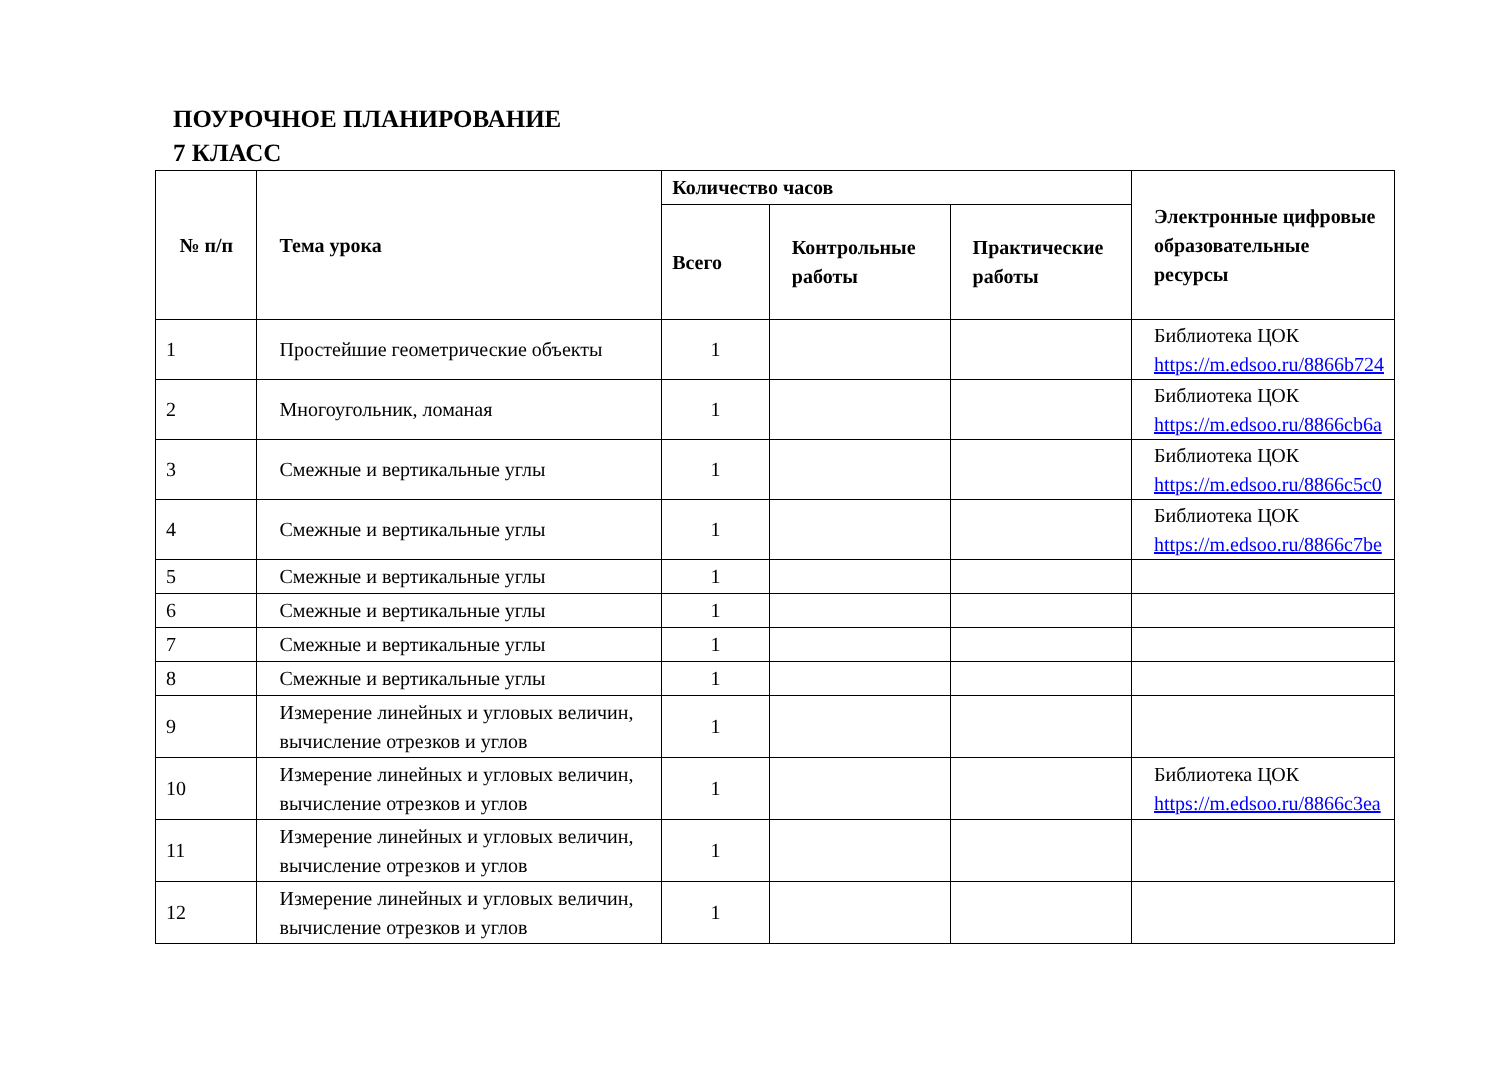ПОУРОЧНОЕ ПЛАНИРОВАНИЕ
7 КЛАСС
| № п/п | Тема урока | Количество часов | | | Электронные цифровые образовательные ресурсы |
| --- | --- | --- | --- | --- | --- |
| | | Всего | Контрольные работы | Практические работы | |
| 1 | Простейшие геометрические объекты | 1 | | | Библиотека ЦОК https://m.edsoo.ru/8866b724 |
| 2 | Многоугольник, ломаная | 1 | | | Библиотека ЦОК https://m.edsoo.ru/8866cb6a |
| 3 | Смежные и вертикальные углы | 1 | | | Библиотека ЦОК https://m.edsoo.ru/8866c5c0 |
| 4 | Смежные и вертикальные углы | 1 | | | Библиотека ЦОК https://m.edsoo.ru/8866c7be |
| 5 | Смежные и вертикальные углы | 1 | | | |
| 6 | Смежные и вертикальные углы | 1 | | | |
| 7 | Смежные и вертикальные углы | 1 | | | |
| 8 | Смежные и вертикальные углы | 1 | | | |
| 9 | Измерение линейных и угловых величин, вычисление отрезков и углов | 1 | | | |
| 10 | Измерение линейных и угловых величин, вычисление отрезков и углов | 1 | | | Библиотека ЦОК https://m.edsoo.ru/8866c3ea |
| 11 | Измерение линейных и угловых величин, вычисление отрезков и углов | 1 | | | |
| 12 | Измерение линейных и угловых величин, вычисление отрезков и углов | 1 | | | |